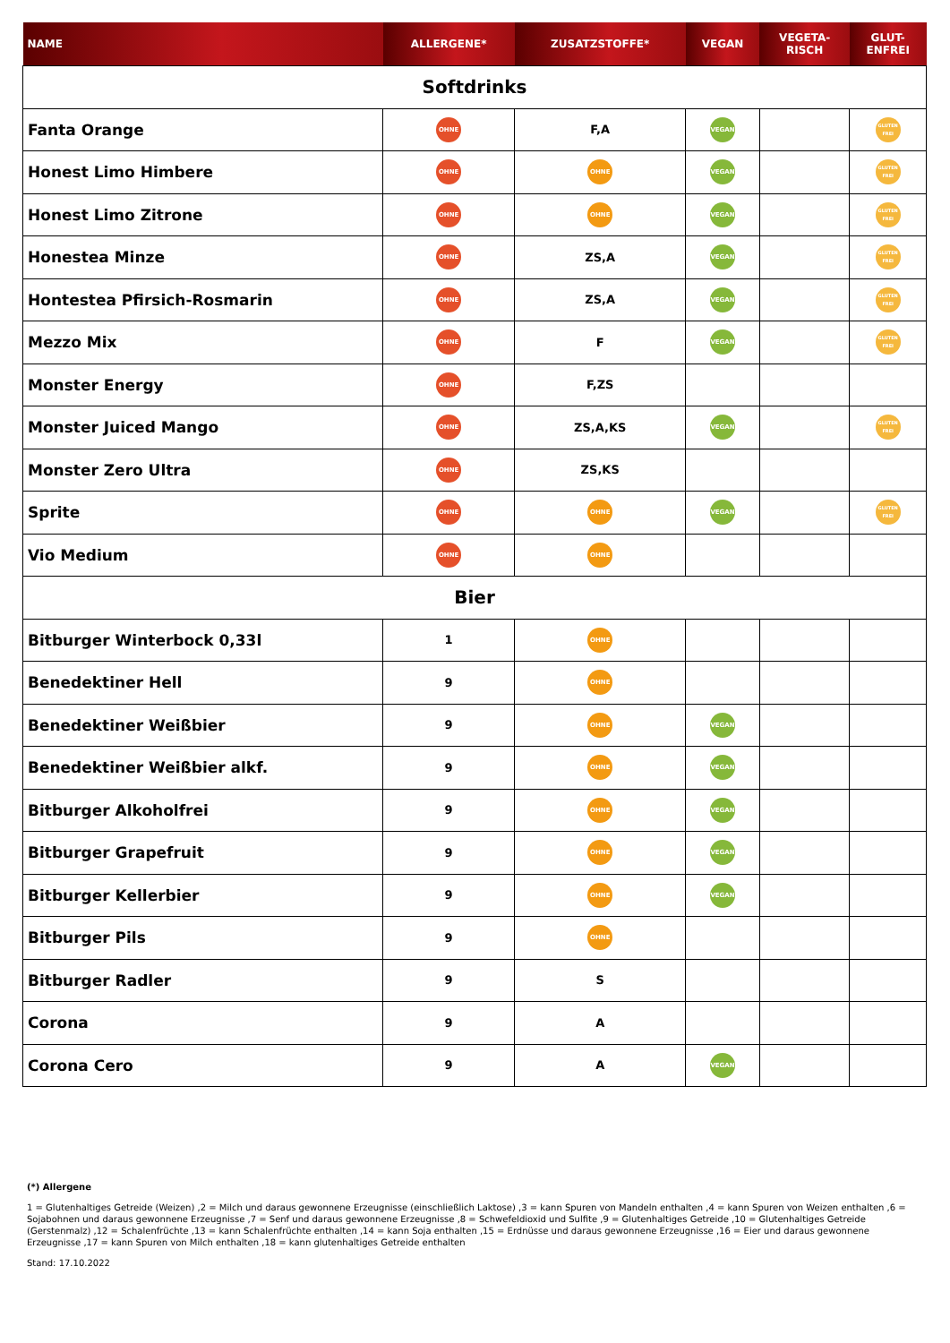| NAME | ALLERGENE* | ZUSATZSTOFFE* | VEGAN | VEGETA- RISCH | GLUT- ENFREI |
| --- | --- | --- | --- | --- | --- |
| Softdrinks | | | | | |
| Fanta Orange | OHNE | F,A | VEGAN | | GLUTEN FREI |
| Honest Limo Himbere | OHNE | OHNE | VEGAN | | GLUTEN FREI |
| Honest Limo Zitrone | OHNE | OHNE | VEGAN | | GLUTEN FREI |
| Honestea Minze | OHNE | ZS,A | VEGAN | | GLUTEN FREI |
| Hontestea Pfirsich-Rosmarin | OHNE | ZS,A | VEGAN | | GLUTEN FREI |
| Mezzo Mix | OHNE | F | VEGAN | | GLUTEN FREI |
| Monster Energy | OHNE | F,ZS | | | |
| Monster Juiced Mango | OHNE | ZS,A,KS | VEGAN | | GLUTEN FREI |
| Monster Zero Ultra | OHNE | ZS,KS | | | |
| Sprite | OHNE | OHNE | VEGAN | | GLUTEN FREI |
| Vio Medium | OHNE | OHNE | | | |
| Bier | | | | | |
| Bitburger Winterbock 0,33l | 1 | OHNE | | | |
| Benedektiner Hell | 9 | OHNE | | | |
| Benedektiner Weißbier | 9 | OHNE | VEGAN | | |
| Benedektiner Weißbier alkf. | 9 | OHNE | VEGAN | | |
| Bitburger Alkoholfrei | 9 | OHNE | VEGAN | | |
| Bitburger Grapefruit | 9 | OHNE | VEGAN | | |
| Bitburger Kellerbier | 9 | OHNE | VEGAN | | |
| Bitburger Pils | 9 | OHNE | | | |
| Bitburger Radler | 9 | S | | | |
| Corona | 9 | A | | | |
| Corona Cero | 9 | A | VEGAN | | |
(*) Allergene
1 = Glutenhaltiges Getreide (Weizen) ,2 = Milch und daraus gewonnene Erzeugnisse (einschließlich Laktose) ,3 = kann Spuren von Mandeln enthalten ,4 = kann Spuren von Weizen enthalten ,6 = Sojabohnen und daraus gewonnene Erzeugnisse ,7 = Senf und daraus gewonnene Erzeugnisse ,8 = Schwefeldioxid und Sulfite ,9 = Glutenhaltiges Getreide ,10 = Glutenhaltiges Getreide (Gerstenmalz) ,12 = Schalenfrüchte ,13 = kann Schalenfrüchte enthalten ,14 = kann Soja enthalten ,15 = Erdnüsse und daraus gewonnene Erzeugnisse ,16 = Eier und daraus gewonnene Erzeugnisse ,17 = kann Spuren von Milch enthalten ,18 = kann glutenhaltiges Getreide enthalten
Stand: 17.10.2022